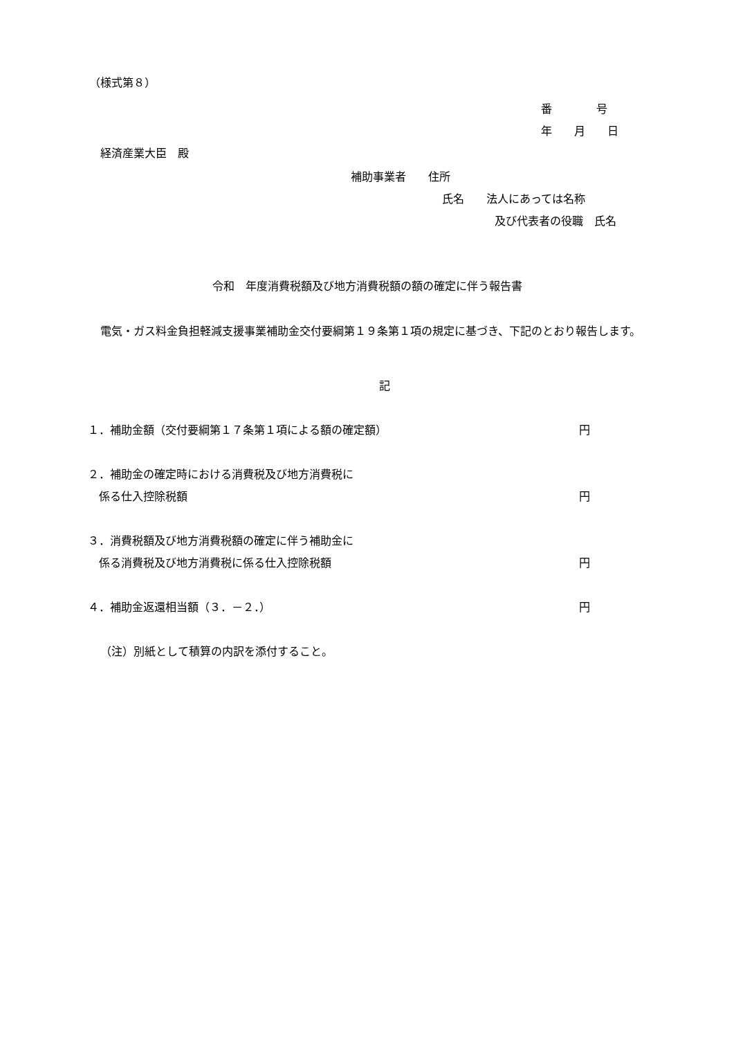（様式第８）
番　　　　号
年　　月　　日
経済産業大臣　殿
補助事業者　　住所
氏名　　法人にあっては名称
及び代表者の役職　氏名
令和　年度消費税額及び地方消費税額の額の確定に伴う報告書
電気・ガス料金負担軽減支援事業補助金交付要綱第１９条第１項の規定に基づき、下記のとおり報告します。
記
１．補助金額（交付要綱第１７条第１項による額の確定額） 円
２．補助金の確定時における消費税及び地方消費税に
　係る仕入控除税額 円
３．消費税額及び地方消費税額の確定に伴う補助金に
　係る消費税及び地方消費税に係る仕入控除税額 円
４．補助金返還相当額（３．－２．） 円
（注）別紙として積算の内訳を添付すること。